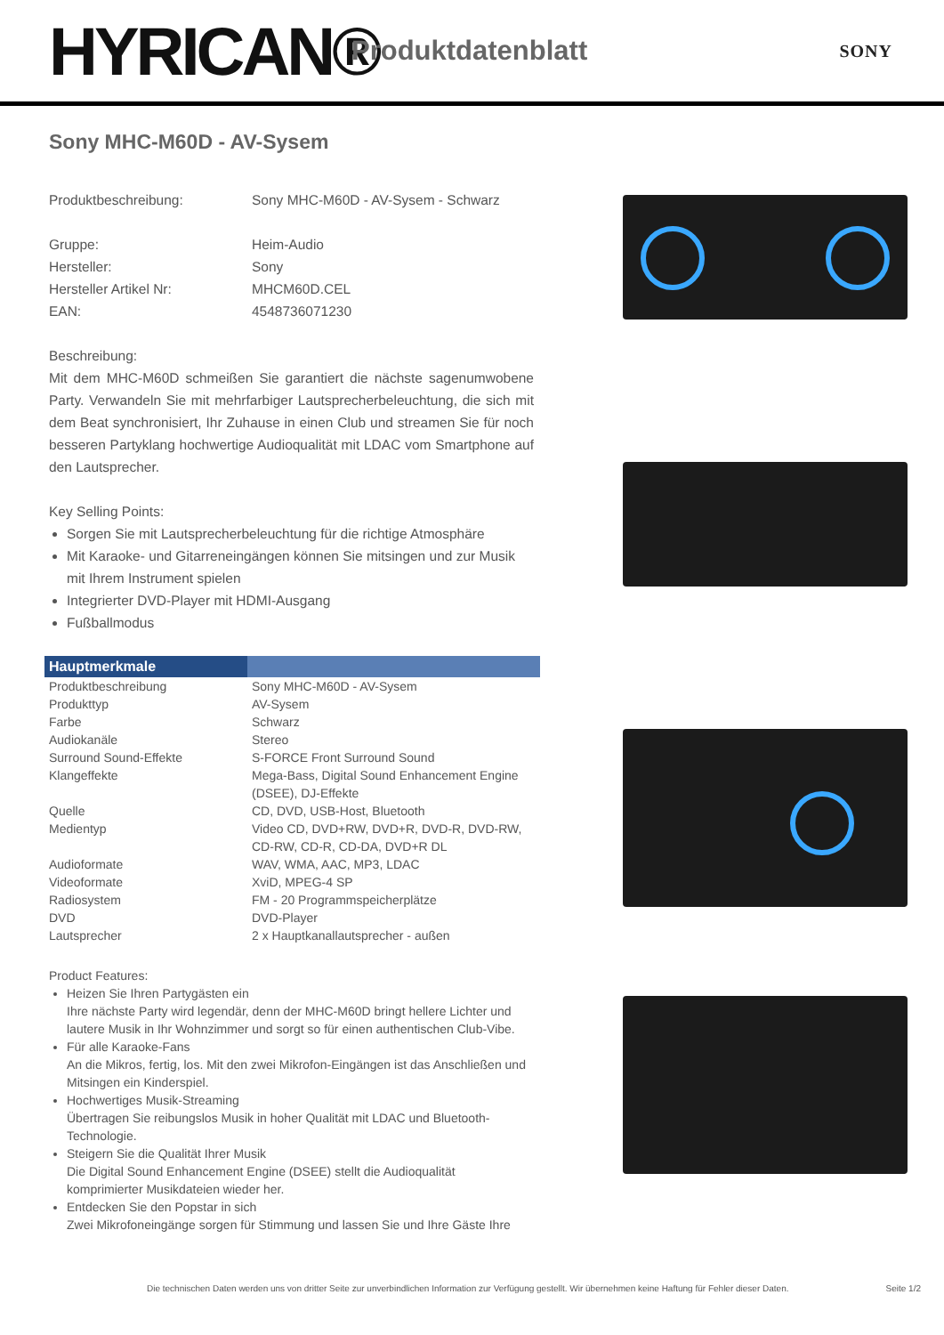HYRICAN®
Produktdatenblatt
SONY
Sony MHC-M60D - AV-Sysem
Produktbeschreibung: Sony MHC-M60D - AV-Sysem - Schwarz
Gruppe: Heim-Audio
Hersteller: Sony
Hersteller Artikel Nr: MHCM60D.CEL
EAN: 4548736071230
Beschreibung:
Mit dem MHC-M60D schmeißen Sie garantiert die nächste sagenumwobene Party. Verwandeln Sie mit mehrfarbiger Lautsprecherbeleuchtung, die sich mit dem Beat synchronisiert, Ihr Zuhause in einen Club und streamen Sie für noch besseren Partyklang hochwertige Audioqualität mit LDAC vom Smartphone auf den Lautsprecher.
Key Selling Points:
Sorgen Sie mit Lautsprecherbeleuchtung für die richtige Atmosphäre
Mit Karaoke- und Gitarreneingängen können Sie mitsingen und zur Musik mit Ihrem Instrument spielen
Integrierter DVD-Player mit HDMI-Ausgang
Fußballmodus
| Hauptmerkmale | |
| --- | --- |
| Produktbeschreibung | Sony MHC-M60D - AV-Sysem |
| Produkttyp | AV-Sysem |
| Farbe | Schwarz |
| Audiokanäle | Stereo |
| Surround Sound-Effekte | S-FORCE Front Surround Sound |
| Klangeffekte | Mega-Bass, Digital Sound Enhancement Engine (DSEE), DJ-Effekte |
| Quelle | CD, DVD, USB-Host, Bluetooth |
| Medientyp | Video CD, DVD+RW, DVD+R, DVD-R, DVD-RW, CD-RW, CD-R, CD-DA, DVD+R DL |
| Audioformate | WAV, WMA, AAC, MP3, LDAC |
| Videoformate | XviD, MPEG-4 SP |
| Radiosystem | FM - 20 Programmspeicherplätze |
| DVD | DVD-Player |
| Lautsprecher | 2 x Hauptkanallautsprecher - außen |
Product Features:
Heizen Sie Ihren Partygästen ein
Ihre nächste Party wird legendär, denn der MHC-M60D bringt hellere Lichter und lautere Musik in Ihr Wohnzimmer und sorgt so für einen authentischen Club-Vibe.
Für alle Karaoke-Fans
An die Mikros, fertig, los. Mit den zwei Mikrofon-Eingängen ist das Anschließen und Mitsingen ein Kinderspiel.
Hochwertiges Musik-Streaming
Übertragen Sie reibungslos Musik in hoher Qualität mit LDAC und Bluetooth-Technologie.
Steigern Sie die Qualität Ihrer Musik
Die Digital Sound Enhancement Engine (DSEE) stellt die Audioqualität komprimierter Musikdateien wieder her.
Entdecken Sie den Popstar in sich
Zwei Mikrofoneingänge sorgen für Stimmung und lassen Sie und Ihre Gäste Ihre
Die technischen Daten werden uns von dritter Seite zur unverbindlichen Information zur Verfügung gestellt. Wir übernehmen keine Haftung für Fehler dieser Daten. Seite 1/2